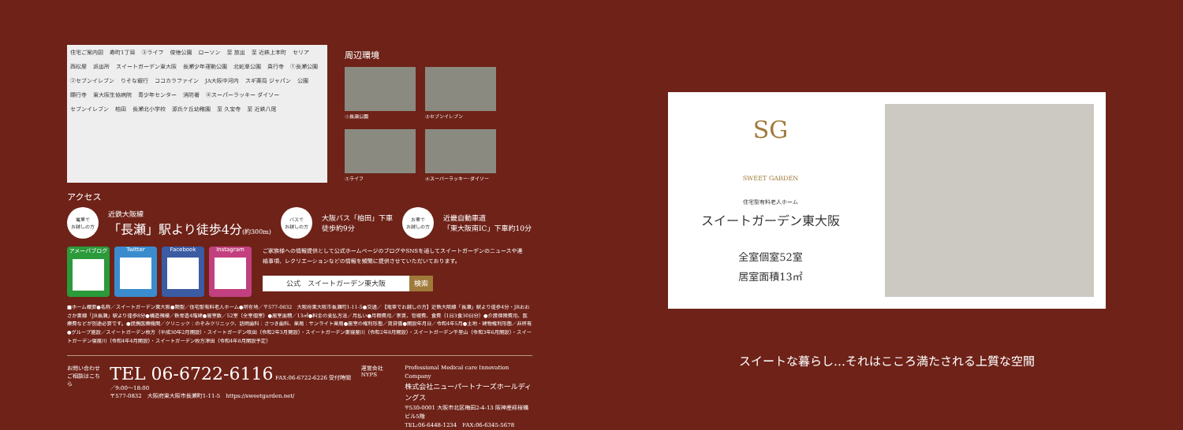住宅ご案内図 寿町1丁目 ③ライフ 俊徳公園 ローソン 至 放出 至 近鉄上本町 セリア 西松屋 派出所 スイートガーデン東大阪 長瀬少年運動公園 北蛇草公園 真行寺 ①長瀬公園 ②セブンイレブン りそな銀行 ココカラファイン JA大阪中河内 スギ薬局 ジャパン 公園 願行寺 東大阪生協病院 青少年センター 消防署 ④スーパーラッキー ダイソー セブンイレブン 柏田 長瀬北小学校 源氏ケ丘幼稚園 至 久宝寺 至 近鉄八尾
周辺環境
①長瀬公園
②セブンイレブン
③ライフ
④スーパーラッキー･ダイソー
アクセス
電車で
お越しの方
近鉄大阪線
「長瀬」駅より徒歩4分(約300m)
バスで
お越しの方
大阪バス「柏田」下車
徒歩約9分
お車で
お越しの方
近畿自動車道
「東大阪南IC」下車約10分
アメーバブログ Twitter Facebook Instagram
ご家族様への情報提供として公式ホームページのブログやSNSを通してスイートガーデンのニュースや連絡事項、レクリエーションなどの情報を頻繁に提供させていただいております。
公式　スイートガーデン東大阪 検索
■ホーム概要●名称／スイートガーデン東大阪●類型／住宅型有料老人ホーム●所在地／〒577-0832　大阪府東大阪市長瀬町1-11-5●交通／【電車でお越しの方】近鉄大阪線「長瀬」駅より徒歩4分・JRおおさか東線「JR長瀬」駅より徒歩8分●構造規模／鉄骨造4階建●居室数／52室（全室個室）●居室面積／13㎡●料金の支払方法／月払い●月額費用／家賃、管理費、食費（1日3食30日分）●介護保険費用、医療費などが別途必要です。●提携医療機関／クリニック：のぞみクリニック、訪問歯科：さつき歯科、薬局：サンライト薬局●居室の権利形態／賃貸借●開設年月日／令和4年5月●土地・建物権利形態／非所有●グループ施設／スイートガーデン枚方（平成30年2月開設）・スイートガーデン吹田（令和2年3月開設）・スイートガーデン東寝屋川（令和2年8月開設）・スイートガーデン千里山（令和3年6月開設）・スイートガーデン寝屋川（令和4年4月開設）・スイートガーデン枚方津田（令和4年8月開設予定）
お問い合わせ
ご相談はこちら
TEL 06-6722-6116 FAX:06-6722-6226 受付時間／9:00〜18:00
〒577-0832　大阪府東大阪市長瀬町1-11-5　https://sweetgarden.net/
運営会社 NYPS
Professional Medical care Innovation Company
株式会社ニューパートナーズホールディングス
〒530-0001 大阪市北区梅田2-4-13 阪神産経桜橋ビル5階
TEL:06-6448-1234　FAX:06-6345-5678
SG
SWEET GARDEN
住宅型有料老人ホーム
スイートガーデン東大阪
全室個室52室
居室面積13㎡
スイートな暮らし…それはこころ満たされる上質な空間